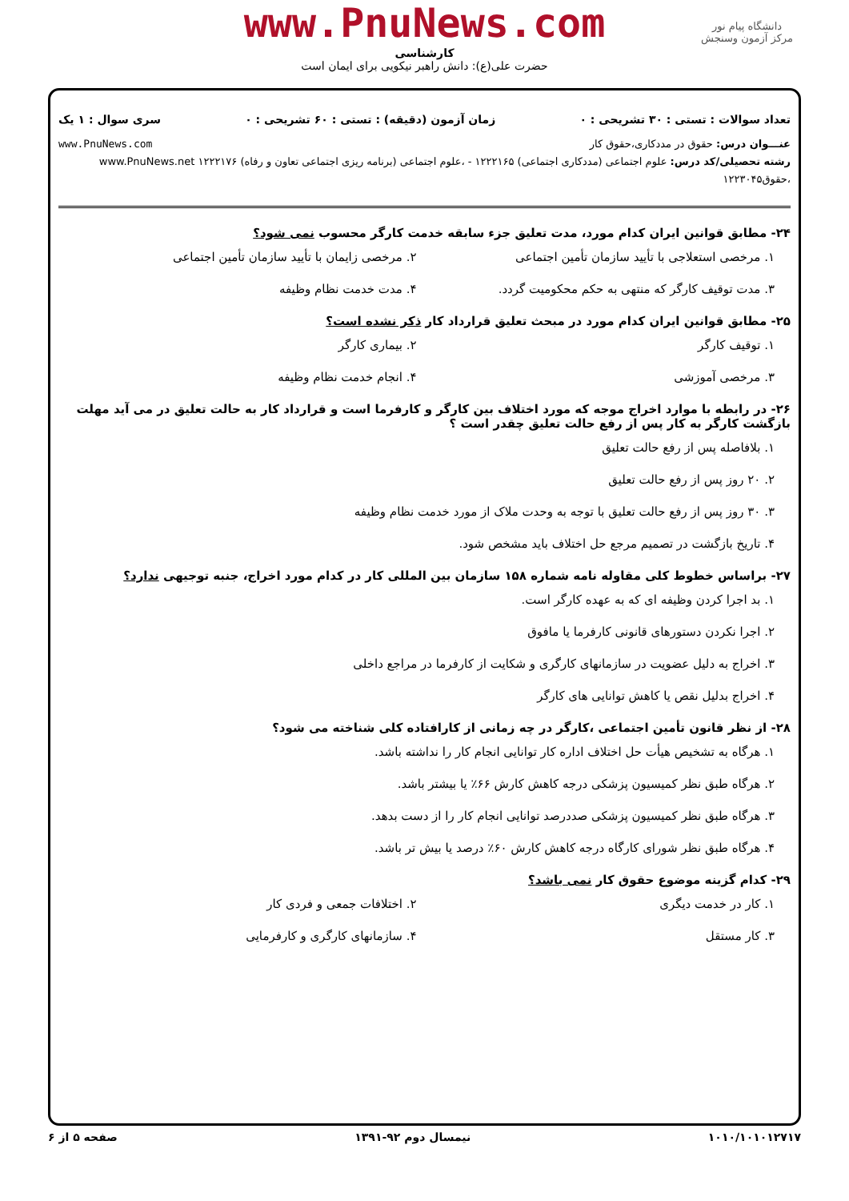www.PnuNews.com
کارشناسی
حضرت علی(ع): دانش راهبر نیکویی برای ایمان است
دانشگاه پیام نور
مرکز آزمون وسنجش
تعداد سوالات : تستی : ۳۰ تشریحی : ۰ زمان آزمون (دقیقه) : تستی : ۶۰ تشریحی : ۰ سری سوال : ۱ یک
عنـــوان درس: حقوق در مددکاری،حقوق کار www.PnuNews.com
رشته تحصیلی/کد درس: علوم اجتماعی (مددکاری اجتماعی) ۱۲۲۲۱۶۵ - ،علوم اجتماعی (برنامه ریزی اجتماعی تعاون و رفاه) ۱۲۲۲۱۷۶ www.PnuNews.net
،حقوق۱۲۲۳۰۴۵
۲۴- مطابق قوانین ایران کدام مورد، مدت تعلیق جزء سابقه خدمت کارگر محسوب نمی شود؟
۱. مرخصی استعلاجی با تأیید سازمان تأمین اجتماعی
۲. مرخصی زایمان با تأیید سازمان تأمین اجتماعی
۳. مدت توقیف کارگر که منتهی به حکم محکومیت گردد.
۴. مدت خدمت نظام وظیفه
۲۵- مطابق قوانین ایران کدام مورد در مبحث تعلیق قرارداد کار ذکر نشده است؟
۱. توقیف کارگر
۲. بیماری کارگر
۳. مرخصی آموزشی
۴. انجام خدمت نظام وظیفه
۲۶- در رابطه با موارد اخراج موجه که مورد اختلاف بین کارگر و کارفرما است و قرارداد کار به حالت تعلیق در می آید مهلت بازگشت کارگر به کار پس از رفع حالت تعلیق چقدر است ؟
۱. بلافاصله پس از رفع حالت تعلیق
۲. ۲۰ روز پس از رفع حالت تعلیق
۳. ۳۰ روز پس از رفع حالت تعلیق با توجه به وحدت ملاک از مورد خدمت نظام وظیفه
۴. تاریخ بازگشت در تصمیم مرجع حل اختلاف باید مشخص شود.
۲۷- براساس خطوط کلی مقاوله نامه شماره ۱۵۸ سازمان بین المللی کار در کدام مورد اخراج، جنبه توجیهی ندارد؟
۱. بد اجرا کردن وظیفه ای که به عهده کارگر است.
۲. اجرا نکردن دستورهای قانونی کارفرما یا مافوق
۳. اخراج به دلیل عضویت در سازمانهای کارگری و شکایت از کارفرما در مراجع داخلی
۴. اخراج بدلیل نقص یا کاهش توانایی های کارگر
۲۸- از نظر قانون تأمین اجتماعی ،کارگر در چه زمانی از کارافتاده کلی شناخته می شود؟
۱. هرگاه به تشخیص هیأت حل اختلاف اداره کار توانایی انجام کار را نداشته باشد.
۲. هرگاه طبق نظر کمیسیون پزشکی درجه کاهش کارش ۶۶٪ یا بیشتر باشد.
۳. هرگاه طبق نظر کمیسیون پزشکی صددرصد توانایی انجام کار را از دست بدهد.
۴. هرگاه طبق نظر شورای کارگاه درجه کاهش کارش ۶۰٪ درصد یا بیش تر باشد.
۲۹- کدام گزینه موضوع حقوق کار نمی باشد؟
۱. کار در خدمت دیگری
۲. اختلافات جمعی و فردی کار
۳. کار مستقل
۴. سازمانهای کارگری و کارفرمایی
۱۰۱۰/۱۰۱۰۱۲۷۱۷ نیمسال دوم ۹۲-۱۳۹۱ صفحه ۵ از ۶